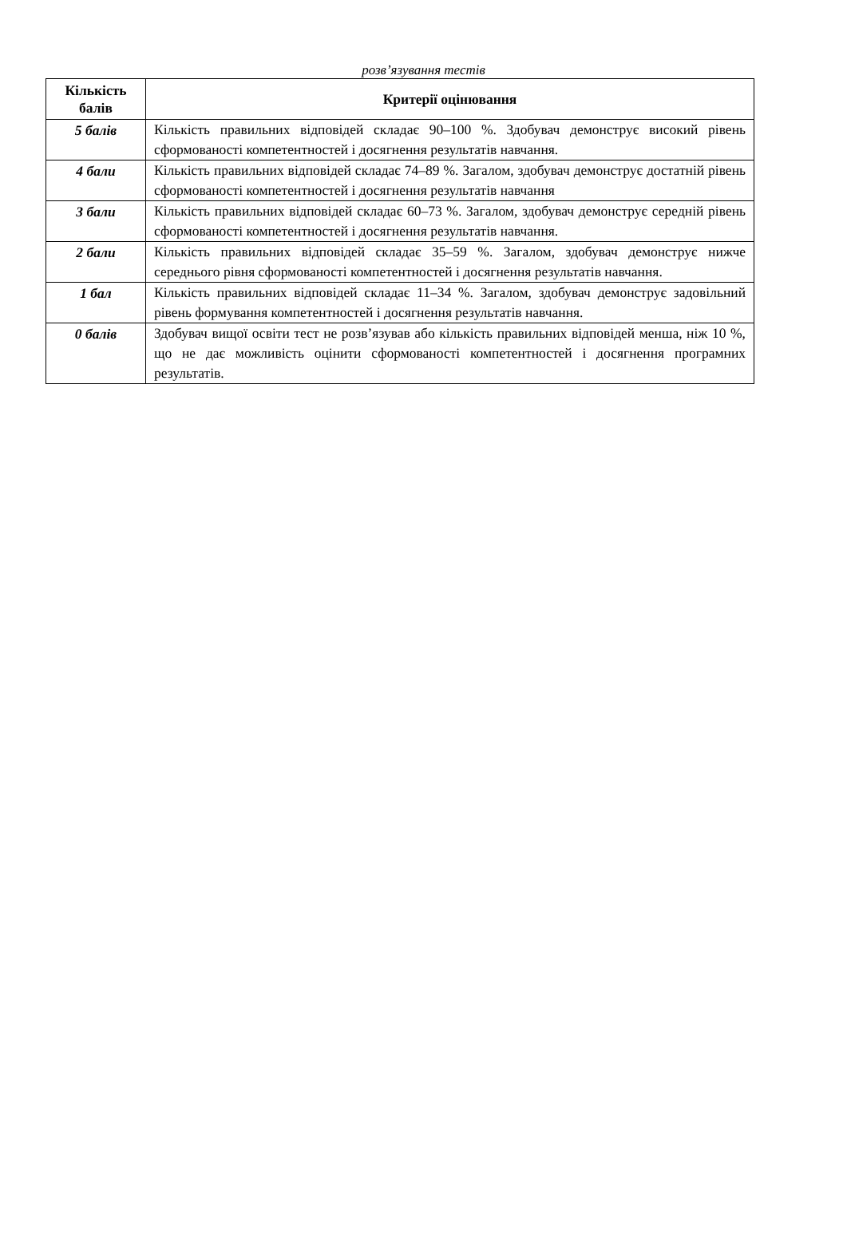розв’язування тестів
| Кількість балів | Критерії оцінювання |
| --- | --- |
| 5 балів | Кількість правильних відповідей складає 90–100 %. Здобувач демонструє високий рівень сформованості компетентностей і досягнення результатів навчання. |
| 4 бали | Кількість правильних відповідей складає 74–89 %. Загалом, здобувач демонструє достатній рівень сформованості компетентностей і досягнення результатів навчання |
| 3 бали | Кількість правильних відповідей складає 60–73 %. Загалом, здобувач демонструє середній рівень сформованості компетентностей і досягнення результатів навчання. |
| 2 бали | Кількість правильних відповідей складає 35–59 %. Загалом, здобувач демонструє нижче середнього рівня сформованості компетентностей і досягнення результатів навчання. |
| 1 бал | Кількість правильних відповідей складає 11–34 %. Загалом, здобувач демонструє задовільний рівень формування компетентностей і досягнення результатів навчання. |
| 0 балів | Здобувач вищої освіти тест не розв’язував або кількість правильних відповідей менша, ніж 10 %, що не дає можливість оцінити сформованості компетентностей і досягнення програмних результатів. |